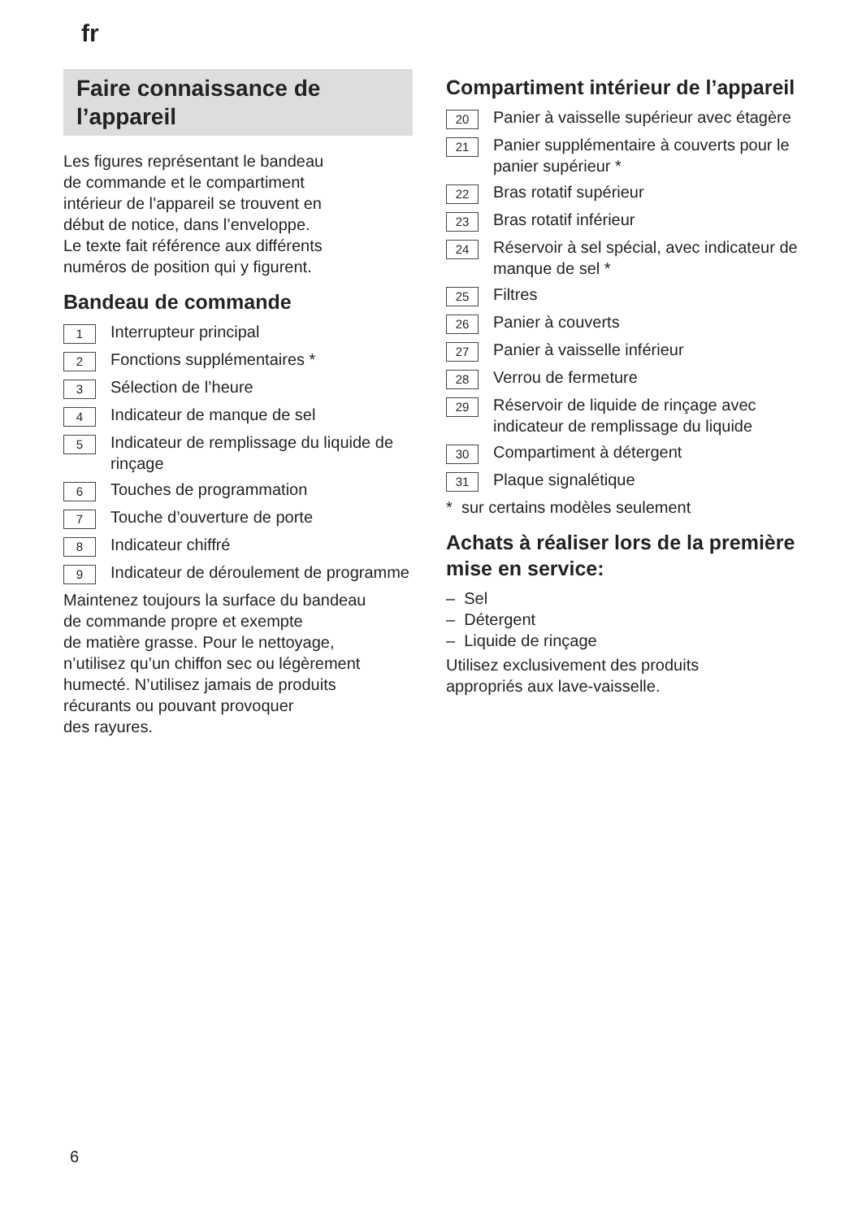fr
Faire connaissance de l’appareil
Les figures représentant le bandeau
de commande et le compartiment
intérieur de l’appareil se trouvent en
début de notice, dans l’enveloppe.
Le texte fait référence aux différents
numéros de position qui y figurent.
Bandeau de commande
1 Interrupteur principal
2 Fonctions supplémentaires *
3 Sélection de l’heure
4 Indicateur de manque de sel
5 Indicateur de remplissage du liquide de rinçage
6 Touches de programmation
7 Touche d’ouverture de porte
8 Indicateur chiffré
9 Indicateur de déroulement de programme
Maintenez toujours la surface du bandeau
de commande propre et exempte
de matière grasse. Pour le nettoyage,
n’utilisez qu’un chiffon sec ou légèrement
humecté. N’utilisez jamais de produits
récurants ou pouvant provoquer
des rayures.
Compartiment intérieur de l’appareil
20 Panier à vaisselle supérieur avec étagère
21 Panier supplémentaire à couverts pour le panier supérieur *
22 Bras rotatif supérieur
23 Bras rotatif inférieur
24 Réservoir à sel spécial, avec indicateur de manque de sel *
25 Filtres
26 Panier à couverts
27 Panier à vaisselle inférieur
28 Verrou de fermeture
29 Réservoir de liquide de rinçage avec indicateur de remplissage du liquide
30 Compartiment à détergent
31 Plaque signalétique
* sur certains modèles seulement
Achats à réaliser lors de la première mise en service:
– Sel
– Détergent
– Liquide de rinçage
Utilisez exclusivement des produits
appropriés aux lave-vaisselle.
6